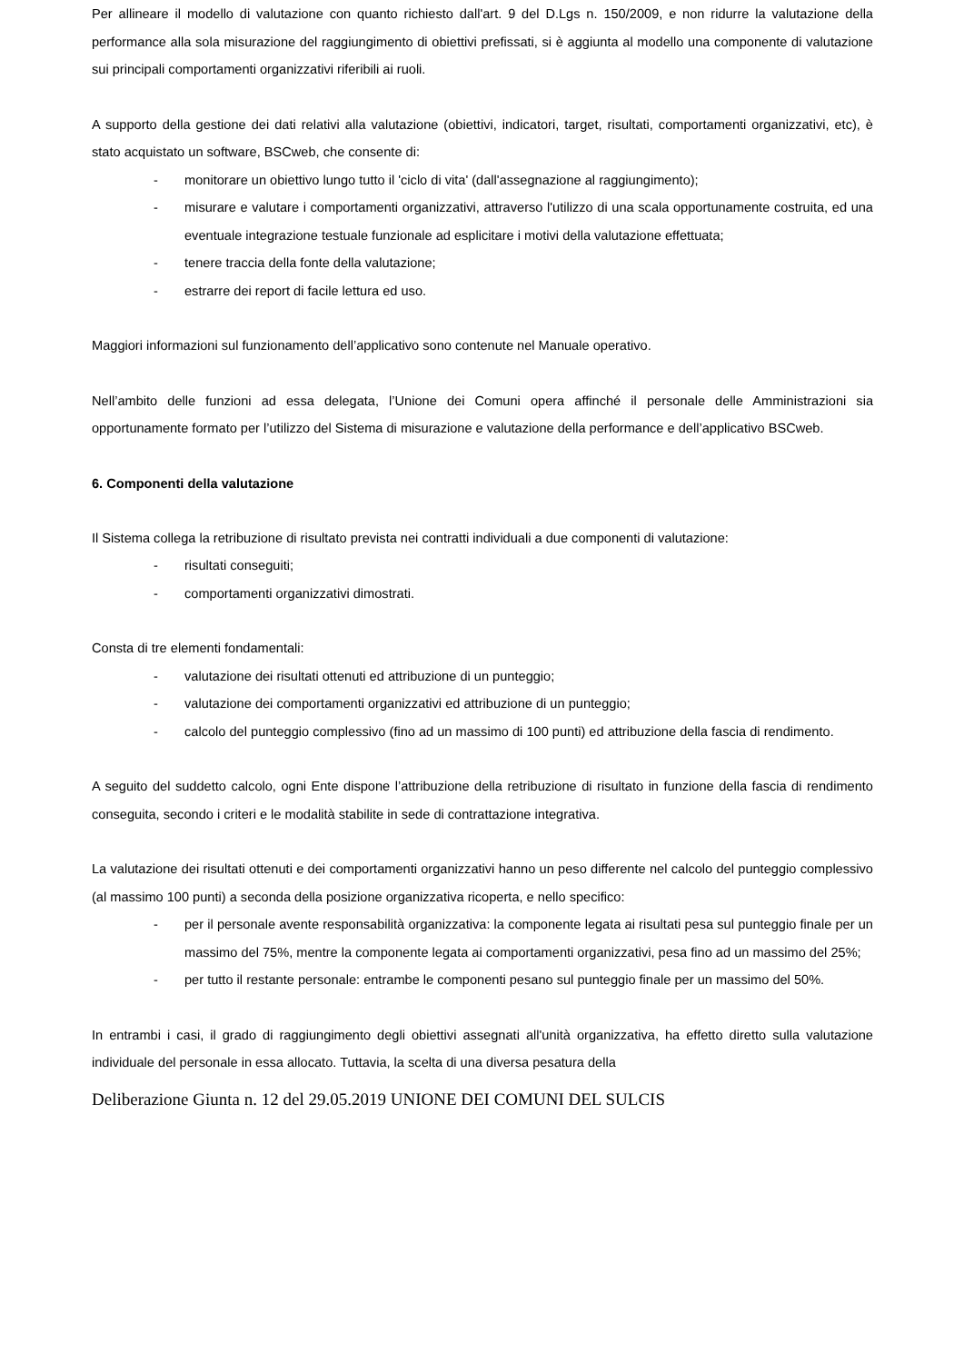Per allineare il modello di valutazione con quanto richiesto dall'art. 9 del D.Lgs n. 150/2009, e non ridurre la valutazione della performance alla sola misurazione del raggiungimento di obiettivi prefissati, si è aggiunta al modello una componente di valutazione sui principali comportamenti organizzativi riferibili ai ruoli.
A supporto della gestione dei dati relativi alla valutazione (obiettivi, indicatori, target, risultati, comportamenti organizzativi, etc), è stato acquistato un software, BSCweb, che consente di:
- monitorare un obiettivo lungo tutto il 'ciclo di vita' (dall'assegnazione al raggiungimento);
- misurare e valutare i comportamenti organizzativi, attraverso l'utilizzo di una scala opportunamente costruita, ed una eventuale integrazione testuale funzionale ad esplicitare i motivi della valutazione effettuata;
- tenere traccia della fonte della valutazione;
- estrarre dei report di facile lettura ed uso.
Maggiori informazioni sul funzionamento dell’applicativo sono contenute nel Manuale operativo.
Nell’ambito delle funzioni ad essa delegata, l’Unione dei Comuni opera affinché il personale delle Amministrazioni sia opportunamente formato per l’utilizzo del Sistema di misurazione e valutazione della performance e dell’applicativo BSCweb.
6. Componenti della valutazione
Il Sistema collega la retribuzione di risultato prevista nei contratti individuali a due componenti di valutazione:
- risultati conseguiti;
- comportamenti organizzativi dimostrati.
Consta di tre elementi fondamentali:
- valutazione dei risultati ottenuti ed attribuzione di un punteggio;
- valutazione dei comportamenti organizzativi ed attribuzione di un punteggio;
- calcolo del punteggio complessivo (fino ad un massimo di 100 punti) ed attribuzione della fascia di rendimento.
A seguito del suddetto calcolo, ogni Ente dispone l’attribuzione della retribuzione di risultato in funzione della fascia di rendimento conseguita, secondo i criteri e le modalità stabilite in sede di contrattazione integrativa.
La valutazione dei risultati ottenuti e dei comportamenti organizzativi hanno un peso differente nel calcolo del punteggio complessivo (al massimo 100 punti) a seconda della posizione organizzativa ricoperta, e nello specifico:
- per il personale avente responsabilità organizzativa: la componente legata ai risultati pesa sul punteggio finale per un massimo del 75%, mentre la componente legata ai comportamenti organizzativi, pesa fino ad un massimo del 25%;
- per tutto il restante personale: entrambe le componenti pesano sul punteggio finale per un massimo del 50%.
In entrambi i casi, il grado di raggiungimento degli obiettivi assegnati all'unità organizzativa, ha effetto diretto sulla valutazione individuale del personale in essa allocato. Tuttavia, la scelta di una diversa pesatura della
Deliberazione Giunta n. 12 del 29.05.2019 UNIONE DEI COMUNI DEL SULCIS